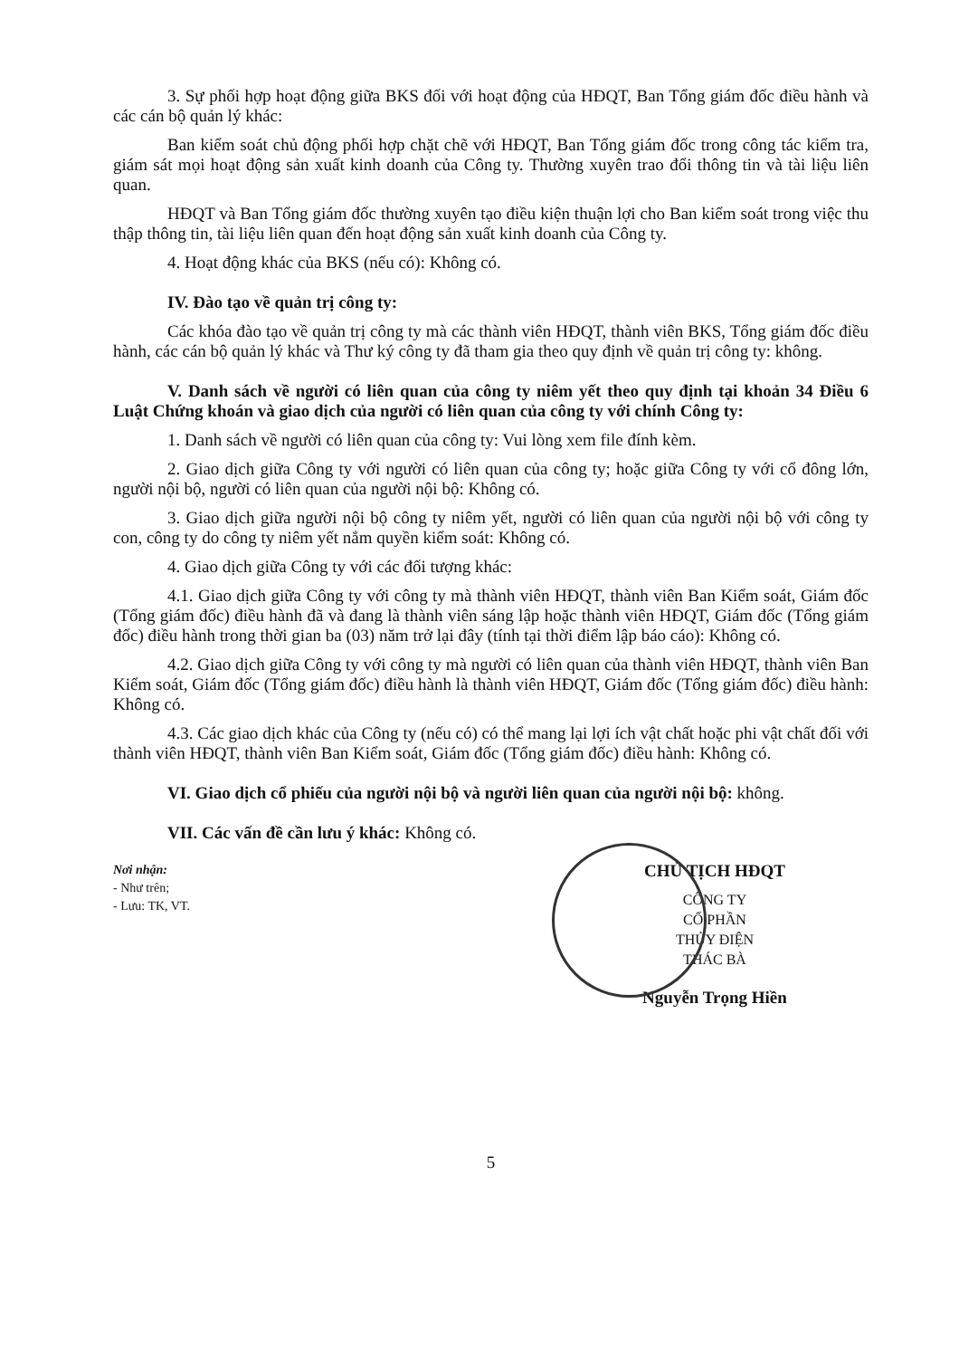3. Sự phối hợp hoạt động giữa BKS đối với hoạt động của HĐQT, Ban Tổng giám đốc điều hành và các cán bộ quản lý khác:
Ban kiểm soát chủ động phối hợp chặt chẽ với HĐQT, Ban Tổng giám đốc trong công tác kiểm tra, giám sát mọi hoạt động sản xuất kinh doanh của Công ty. Thường xuyên trao đổi thông tin và tài liệu liên quan.
HĐQT và Ban Tổng giám đốc thường xuyên tạo điều kiện thuận lợi cho Ban kiểm soát trong việc thu thập thông tin, tài liệu liên quan đến hoạt động sản xuất kinh doanh của Công ty.
4. Hoạt động khác của BKS (nếu có): Không có.
IV. Đào tạo về quản trị công ty:
Các khóa đào tạo về quản trị công ty mà các thành viên HĐQT, thành viên BKS, Tổng giám đốc điều hành, các cán bộ quản lý khác và Thư ký công ty đã tham gia theo quy định về quản trị công ty: không.
V. Danh sách về người có liên quan của công ty niêm yết theo quy định tại khoản 34 Điều 6 Luật Chứng khoán và giao dịch của người có liên quan của công ty với chính Công ty:
1. Danh sách về người có liên quan của công ty: Vui lòng xem file đính kèm.
2. Giao dịch giữa Công ty với người có liên quan của công ty; hoặc giữa Công ty với cổ đông lớn, người nội bộ, người có liên quan của người nội bộ: Không có.
3. Giao dịch giữa người nội bộ công ty niêm yết, người có liên quan của người nội bộ với công ty con, công ty do công ty niêm yết nắm quyền kiểm soát: Không có.
4. Giao dịch giữa Công ty với các đối tượng khác:
4.1. Giao dịch giữa Công ty với công ty mà thành viên HĐQT, thành viên Ban Kiểm soát, Giám đốc (Tổng giám đốc) điều hành đã và đang là thành viên sáng lập hoặc thành viên HĐQT, Giám đốc (Tổng giám đốc) điều hành trong thời gian ba (03) năm trở lại đây (tính tại thời điểm lập báo cáo): Không có.
4.2. Giao dịch giữa Công ty với công ty mà người có liên quan của thành viên HĐQT, thành viên Ban Kiểm soát, Giám đốc (Tổng giám đốc) điều hành là thành viên HĐQT, Giám đốc (Tổng giám đốc) điều hành: Không có.
4.3. Các giao dịch khác của Công ty (nếu có) có thể mang lại lợi ích vật chất hoặc phi vật chất đối với thành viên HĐQT, thành viên Ban Kiểm soát, Giám đốc (Tổng giám đốc) điều hành: Không có.
VI. Giao dịch cổ phiếu của người nội bộ và người liên quan của người nội bộ: không.
VII. Các vấn đề cần lưu ý khác: Không có.
Nơi nhận:
- Như trên;
- Lưu: TK, VT.
CHỦ TỊCH HĐQT
CÔNG TY
CỔ PHẦN
THỦY ĐIỆN
THÁC BÀ
Nguyễn Trọng Hiền
5